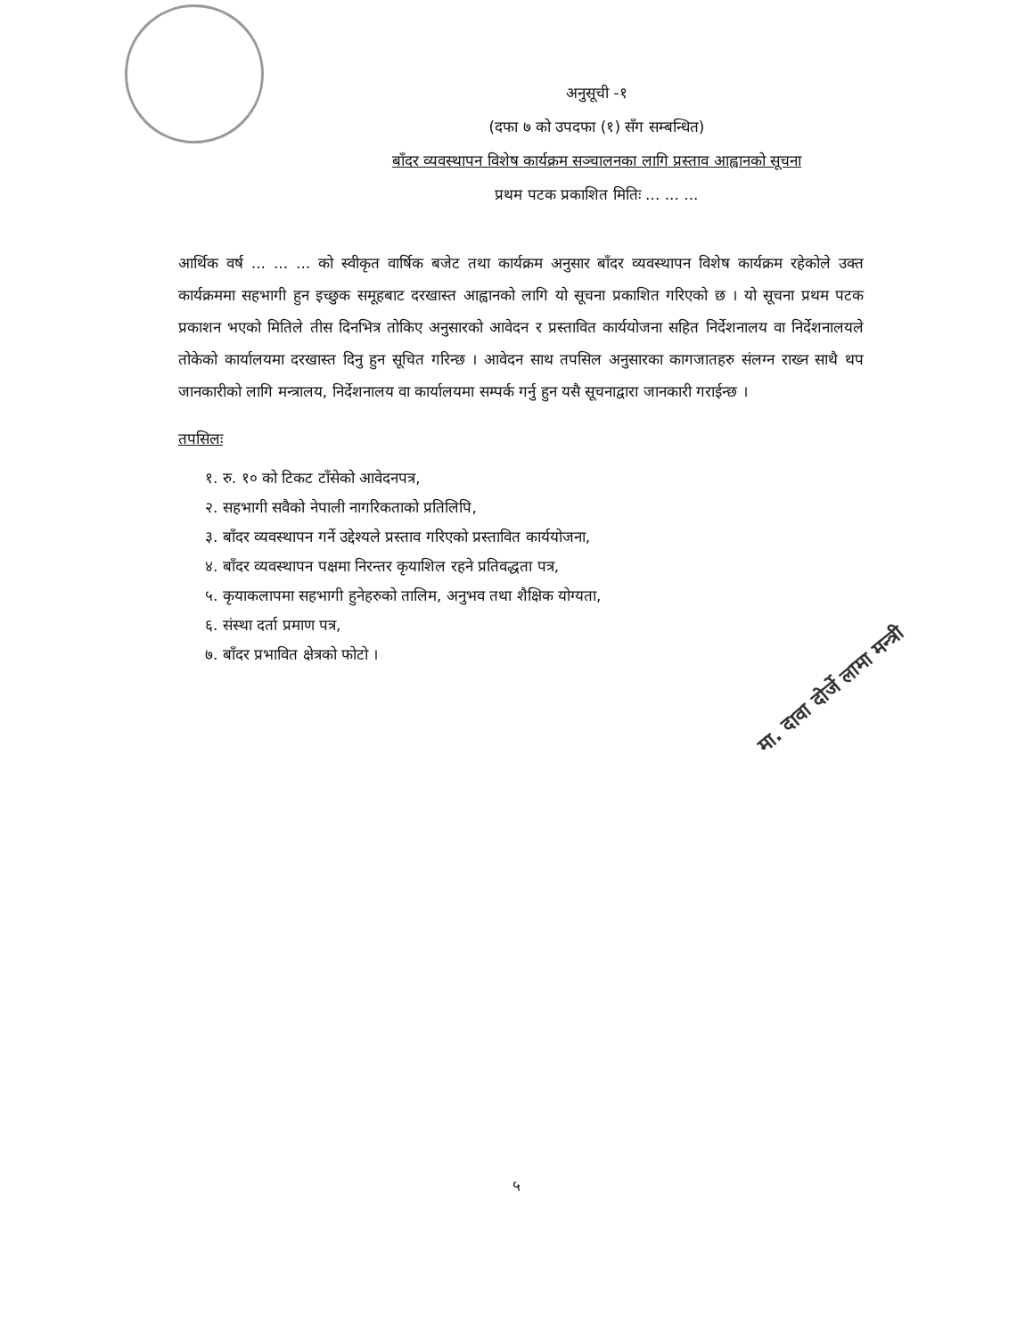अनुसूची -१
(दफा ७ को उपदफा (१) सँग सम्बन्धित)
बाँदर व्यवस्थापन विशेष कार्यक्रम सञ्चालनका लागि प्रस्ताव आह्वानको सूचना
प्रथम पटक प्रकाशित मितिः ... ... ...
आर्थिक वर्ष ... ... ... को स्वीकृत वार्षिक बजेट तथा कार्यक्रम अनुसार बाँदर व्यवस्थापन विशेष कार्यक्रम रहेकोले उक्त कार्यक्रममा सहभागी हुन इच्छुक समूहबाट दरखास्त आह्वानको लागि यो सूचना प्रकाशित गरिएको छ । यो सूचना प्रथम पटक प्रकाशन भएको मितिले तीस दिनभित्र तोकिए अनुसारको आवेदन र प्रस्तावित कार्ययोजना सहित निर्देशनालय वा निर्देशनालयले तोकेको कार्यालयमा दरखास्त दिनु हुन सूचित गरिन्छ । आवेदन साथ तपसिल अनुसारका कागजातहरु संलग्न राख्न साथै थप जानकारीको लागि मन्त्रालय, निर्देशनालय वा कार्यालयमा सम्पर्क गर्नु हुन यसै सूचनाद्वारा जानकारी गराईन्छ ।
तपसिलः
१. रु. १० को टिकट टाँसेको आवेदनपत्र,
२. सहभागी सवैको नेपाली नागरिकताको प्रतिलिपि,
३. बाँदर व्यवस्थापन गर्ने उद्देश्यले प्रस्ताव गरिएको प्रस्तावित कार्ययोजना,
४. बाँदर व्यवस्थापन पक्षमा निरन्तर कृयाशिल रहने प्रतिवद्धता पत्र,
५. कृयाकलापमा सहभागी हुनेहरुको तालिम, अनुभव तथा शैक्षिक योग्यता,
६. संस्था दर्ता प्रमाण पत्र,
७. बाँदर प्रभावित क्षेत्रको फोटो ।
मा. दावा दोर्जे लामा मन्त्री
५